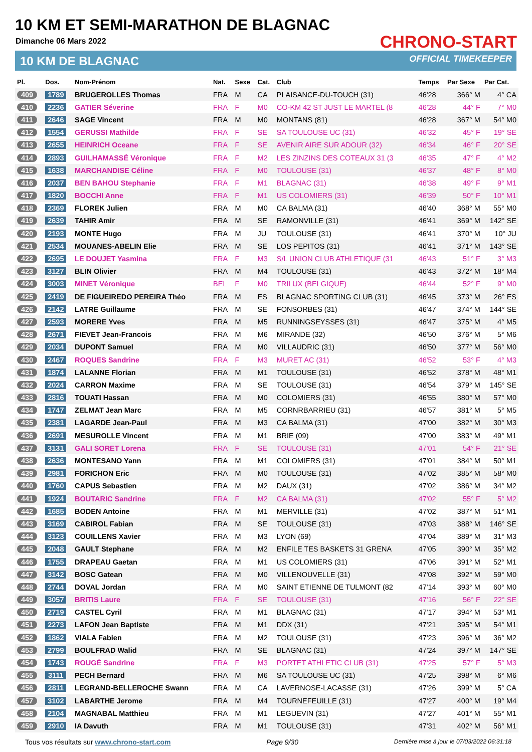10 KM ET SEMI-MARATHON DE BLAGNAC
Dimanche 06 Mars 2022
10 KM DE BLAGNAC
CHRONO-START
OFFICIAL TIMEKEEPER
| Pl. | Dos. | Nom-Prénom | Nat. | Sexe | Cat. | Club | Temps | Par Sexe | Par Cat. |
| --- | --- | --- | --- | --- | --- | --- | --- | --- | --- |
| 409 | 1789 | BRUGEROLLES Thomas | FRA | M | CA | PLAISANCE-DU-TOUCH (31) | 46'28 | 366° M | 4° CA |
| 410 | 2236 | GATIER Séverine | FRA | F | M0 | CO-KM 42 ST JUST LE MARTEL (8 | 46'28 | 44° F | 7° M0 |
| 411 | 2646 | SAGE Vincent | FRA | M | M0 | MONTANS (81) | 46'28 | 367° M | 54° M0 |
| 412 | 1554 | GERUSSI Mathilde | FRA | F | SE | SA TOULOUSE UC (31) | 46'32 | 45° F | 19° SE |
| 413 | 2655 | HEINRICH Oceane | FRA | F | SE | AVENIR AIRE SUR ADOUR (32) | 46'34 | 46° F | 20° SE |
| 414 | 2893 | GUILHAMASSÉ Véronique | FRA | F | M2 | LES ZINZINS DES COTEAUX 31 (3 | 46'35 | 47° F | 4° M2 |
| 415 | 1638 | MARCHANDISE Céline | FRA | F | M0 | TOULOUSE (31) | 46'37 | 48° F | 8° M0 |
| 416 | 2037 | BEN BAHOU Stephanie | FRA | F | M1 | BLAGNAC (31) | 46'38 | 49° F | 9° M1 |
| 417 | 1820 | BOCCHI Anne | FRA | F | M1 | US COLOMIERS (31) | 46'39 | 50° F | 10° M1 |
| 418 | 2369 | FLOREK Julien | FRA | M | M0 | CA BALMA (31) | 46'40 | 368° M | 55° M0 |
| 419 | 2639 | TAHIR Amir | FRA | M | SE | RAMONVILLE (31) | 46'41 | 369° M | 142° SE |
| 420 | 2193 | MONTE Hugo | FRA | M | JU | TOULOUSE (31) | 46'41 | 370° M | 10° JU |
| 421 | 2534 | MOUANES-ABELIN Elie | FRA | M | SE | LOS PEPITOS (31) | 46'41 | 371° M | 143° SE |
| 422 | 2695 | LE DOUJET Yasmina | FRA | F | M3 | S/L UNION CLUB ATHLETIQUE (31 | 46'43 | 51° F | 3° M3 |
| 423 | 3127 | BLIN Olivier | FRA | M | M4 | TOULOUSE (31) | 46'43 | 372° M | 18° M4 |
| 424 | 3003 | MINET Véronique | BEL | F | M0 | TRILUX (BELGIQUE) | 46'44 | 52° F | 9° M0 |
| 425 | 2419 | DE FIGUEIREDO PEREIRA Théo | FRA | M | ES | BLAGNAC SPORTING CLUB (31) | 46'45 | 373° M | 26° ES |
| 426 | 2142 | LATRE Guillaume | FRA | M | SE | FONSORBES (31) | 46'47 | 374° M | 144° SE |
| 427 | 2593 | MORERE Yves | FRA | M | M5 | RUNNINGSEYSSES (31) | 46'47 | 375° M | 4° M5 |
| 428 | 2671 | FIEVET Jean-Francois | FRA | M | M6 | MIRANDE (32) | 46'50 | 376° M | 5° M6 |
| 429 | 2034 | DUPONT Samuel | FRA | M | M0 | VILLAUDRIC (31) | 46'50 | 377° M | 56° M0 |
| 430 | 2467 | ROQUES Sandrine | FRA | F | M3 | MURET AC (31) | 46'52 | 53° F | 4° M3 |
| 431 | 1874 | LALANNE Florian | FRA | M | M1 | TOULOUSE (31) | 46'52 | 378° M | 48° M1 |
| 432 | 2024 | CARRON Maxime | FRA | M | SE | TOULOUSE (31) | 46'54 | 379° M | 145° SE |
| 433 | 2816 | TOUATI Hassan | FRA | M | M0 | COLOMIERS (31) | 46'55 | 380° M | 57° M0 |
| 434 | 1747 | ZELMAT Jean Marc | FRA | M | M5 | CORNRBARRIEU (31) | 46'57 | 381° M | 5° M5 |
| 435 | 2381 | LAGARDE Jean-Paul | FRA | M | M3 | CA BALMA (31) | 47'00 | 382° M | 30° M3 |
| 436 | 2691 | MESUROLLE Vincent | FRA | M | M1 | BRIE (09) | 47'00 | 383° M | 49° M1 |
| 437 | 3131 | GALI SORET Lorena | FRA | F | SE | TOULOUSE (31) | 47'01 | 54° F | 21° SE |
| 438 | 2636 | MONTESANO Yann | FRA | M | M1 | COLOMIERS (31) | 47'01 | 384° M | 50° M1 |
| 439 | 2981 | FORICHON Eric | FRA | M | M0 | TOULOUSE (31) | 47'02 | 385° M | 58° M0 |
| 440 | 1760 | CAPUS Sebastien | FRA | M | M2 | DAUX (31) | 47'02 | 386° M | 34° M2 |
| 441 | 1924 | BOUTARIC Sandrine | FRA | F | M2 | CA BALMA (31) | 47'02 | 55° F | 5° M2 |
| 442 | 1685 | BODEN Antoine | FRA | M | M1 | MERVILLE (31) | 47'02 | 387° M | 51° M1 |
| 443 | 3169 | CABIROL Fabian | FRA | M | SE | TOULOUSE (31) | 47'03 | 388° M | 146° SE |
| 444 | 3123 | COUILLENS Xavier | FRA | M | M3 | LYON (69) | 47'04 | 389° M | 31° M3 |
| 445 | 2048 | GAULT Stephane | FRA | M | M2 | ENFILE TES BASKETS 31 GRENA | 47'05 | 390° M | 35° M2 |
| 446 | 1755 | DRAPEAU Gaetan | FRA | M | M1 | US COLOMIERS (31) | 47'06 | 391° M | 52° M1 |
| 447 | 3142 | BOSC Gatean | FRA | M | M0 | VILLENOUVELLE (31) | 47'08 | 392° M | 59° M0 |
| 448 | 2744 | DOVAL Jordan | FRA | M | M0 | SAINT ETIENNE DE TULMONT (82 | 47'14 | 393° M | 60° M0 |
| 449 | 3057 | BRITIS Laure | FRA | F | SE | TOULOUSE (31) | 47'16 | 56° F | 22° SE |
| 450 | 2719 | CASTEL Cyril | FRA | M | M1 | BLAGNAC (31) | 47'17 | 394° M | 53° M1 |
| 451 | 2273 | LAFON Jean Baptiste | FRA | M | M1 | DDX (31) | 47'21 | 395° M | 54° M1 |
| 452 | 1862 | VIALA Fabien | FRA | M | M2 | TOULOUSE (31) | 47'23 | 396° M | 36° M2 |
| 453 | 2799 | BOULFRAD Walid | FRA | M | SE | BLAGNAC (31) | 47'24 | 397° M | 147° SE |
| 454 | 1743 | ROUGÉ Sandrine | FRA | F | M3 | PORTET ATHLETIC CLUB (31) | 47'25 | 57° F | 5° M3 |
| 455 | 3111 | PECH Bernard | FRA | M | M6 | SA TOULOUSE UC (31) | 47'25 | 398° M | 6° M6 |
| 456 | 2811 | LEGRAND-BELLEROCHE Swann | FRA | M | CA | LAVERNOSE-LACASSE (31) | 47'26 | 399° M | 5° CA |
| 457 | 3102 | LABARTHE Jerome | FRA | M | M4 | TOURNEFEUILLE (31) | 47'27 | 400° M | 19° M4 |
| 458 | 2104 | MAGNABAL Matthieu | FRA | M | M1 | LEGUEVIN (31) | 47'27 | 401° M | 55° M1 |
| 459 | 2910 | IA Davuth | FRA | M | M1 | TOULOUSE (31) | 47'31 | 402° M | 56° M1 |
Tous vos résultats sur www.chrono-start.com Page 9/30 Dernière mise à jour le 07/03/2022 06:31:18